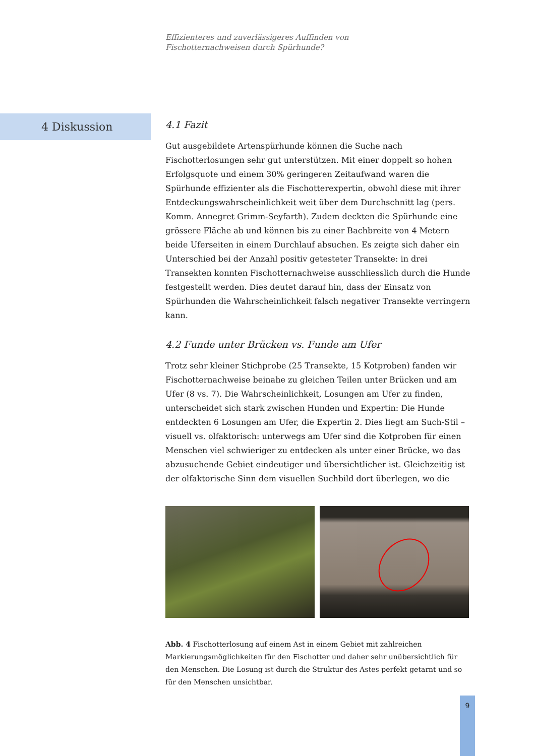Effizienteres und zuverlässigeres Auffinden von
Fischotternachweisen durch Spürhunde?
4 Diskussion
4.1 Fazit
Gut ausgebildete Artenspürhunde können die Suche nach Fischotterlosungen sehr gut unterstützen. Mit einer doppelt so hohen Erfolgsquote und einem 30% geringeren Zeitaufwand waren die Spürhunde effizienter als die Fischotterexpertin, obwohl diese mit ihrer Entdeckungswahrscheinlichkeit weit über dem Durchschnitt lag (pers. Komm. Annegret Grimm-Seyfarth). Zudem deckten die Spürhunde eine grössere Fläche ab und können bis zu einer Bachbreite von 4 Metern beide Uferseiten in einem Durchlauf absuchen. Es zeigte sich daher ein Unterschied bei der Anzahl positiv getesteter Transekte: in drei Transekten konnten Fischotternachweise ausschliesslich durch die Hunde festgestellt werden. Dies deutet darauf hin, dass der Einsatz von Spürhunden die Wahrscheinlichkeit falsch negativer Transekte verringern kann.
4.2 Funde unter Brücken vs. Funde am Ufer
Trotz sehr kleiner Stichprobe (25 Transekte, 15 Kotproben) fanden wir Fischotternachweise beinahe zu gleichen Teilen unter Brücken und am Ufer (8 vs. 7). Die Wahrscheinlichkeit, Losungen am Ufer zu finden, unterscheidet sich stark zwischen Hunden und Expertin: Die Hunde entdeckten 6 Losungen am Ufer, die Expertin 2. Dies liegt am Such-Stil – visuell vs. olfaktorisch: unterwegs am Ufer sind die Kotproben für einen Menschen viel schwieriger zu entdecken als unter einer Brücke, wo das abzusuchende Gebiet eindeutiger und übersichtlicher ist. Gleichzeitig ist der olfaktorische Sinn dem visuellen Suchbild dort überlegen, wo die
Abb. 4 Fischotterlosung auf einem Ast in einem Gebiet mit zahlreichen Markierungsmöglichkeiten für den Fischotter und daher sehr unübersichtlich für den Menschen. Die Losung ist durch die Struktur des Astes perfekt getarnt und so für den Menschen unsichtbar.
9